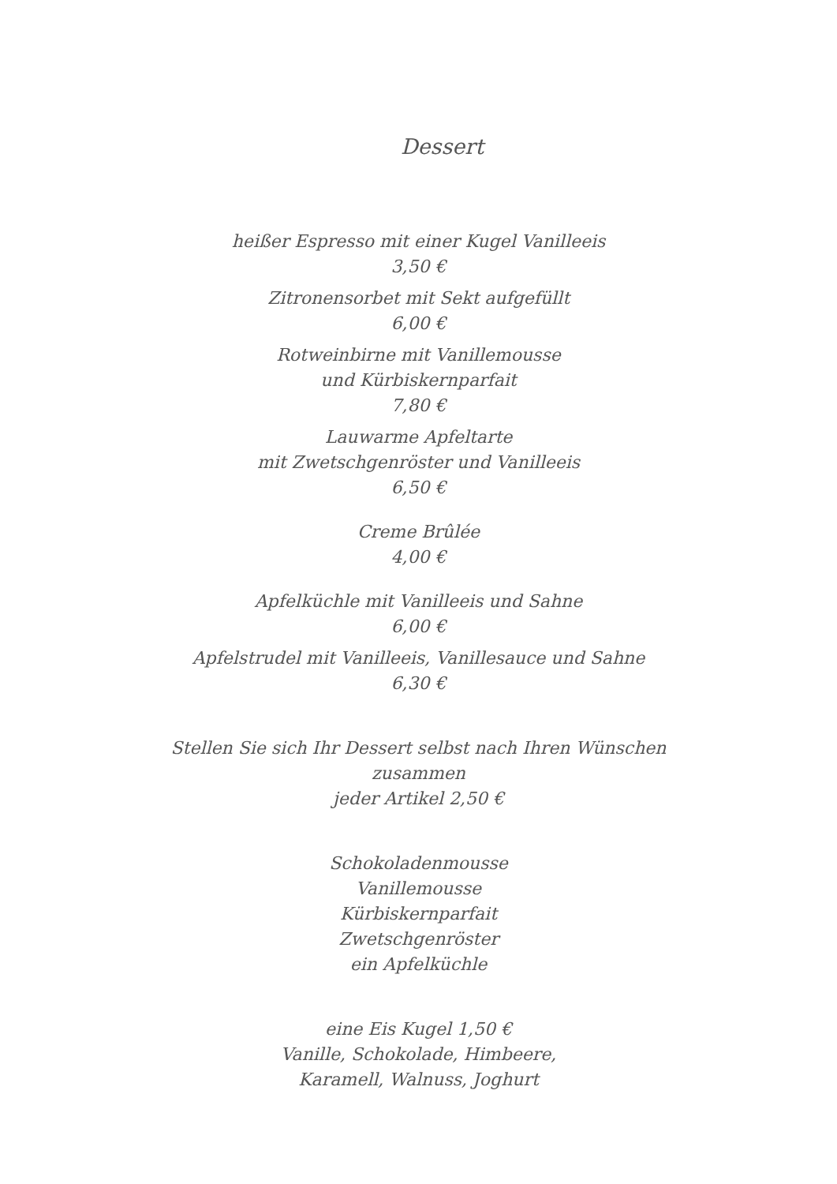Dessert
heißer Espresso mit einer Kugel Vanilleeis
3,50 €
Zitronensorbet mit Sekt aufgefüllt
6,00 €
Rotweinbirne mit Vanillemousse
und Kürbiskernparfait
7,80 €
Lauwarme Apfeltarte
mit Zwetschgenröster und Vanilleeis
6,50 €
Creme Brûlée
4,00 €
Apfelküchle mit Vanilleeis und Sahne
6,00 €
Apfelstrudel mit Vanilleeis, Vanillesauce und Sahne
6,30 €
Stellen Sie sich Ihr Dessert selbst nach Ihren Wünschen
zusammen
jeder Artikel 2,50 €
Schokoladenmousse
Vanillemousse
Kürbiskernparfait
Zwetschgenröster
ein Apfelküchle
eine Eis Kugel 1,50 €
Vanille, Schokolade, Himbeere,
Karamell, Walnuss, Joghurt